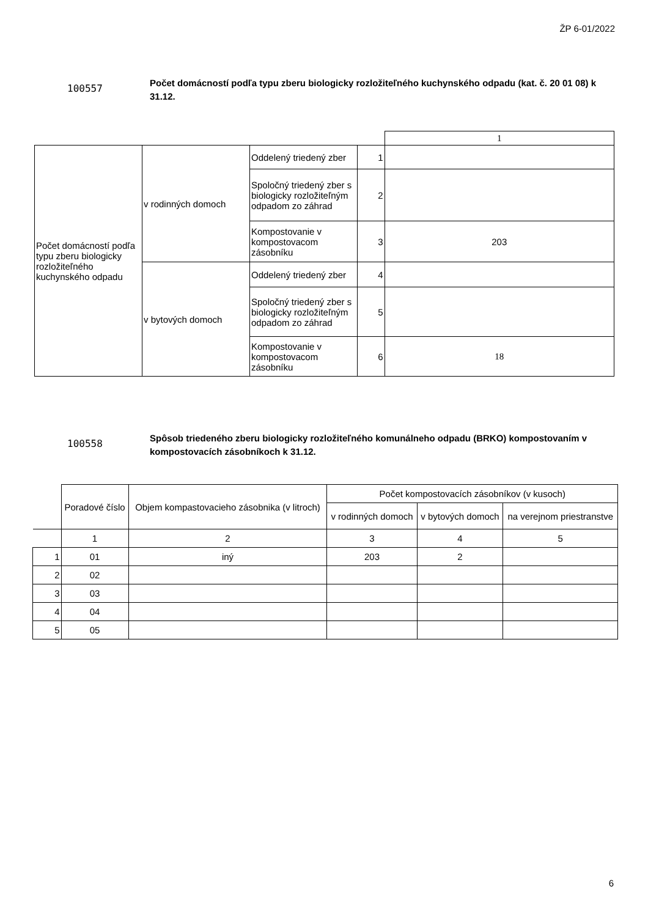ŽP 6-01/2022
100557
Počet domácností podľa typu zberu biologicky rozložiteľného kuchynského odpadu (kat. č. 20 01 08) k 31.12.
| | | | | 1 |
| Počet domácností podľa typu zberu biologicky rozložiteľného kuchynského odpadu | v rodinných domoch | Oddelený triedený zber | 1 | |
| | | Spoločný triedený zber s biologicky rozložiteľným odpadom zo záhrad | 2 | |
| | | Kompostovanie v kompostovacom zásobníku | 3 | 203 |
| | v bytových domoch | Oddelený triedený zber | 4 | |
| | | Spoločný triedený zber s biologicky rozložiteľným odpadom zo záhrad | 5 | |
| | | Kompostovanie v kompostovacom zásobníku | 6 | 18 |
100558
Spôsob triedeného zberu biologicky rozložiteľného komunálneho odpadu (BRKO) kompostovaním v kompostovacích zásobníkoch k 31.12.
| | Poradové číslo | Objem kompastovacieho zásobnika (v litroch) | Počet kompostovacích zásobníkov (v kusoch) | | |
| --- | --- | --- | --- | --- | --- |
| | | | v rodinných domoch | v bytových domoch | na verejnom priestranstve |
| | 1 | 2 | 3 | 4 | 5 |
| 1 | 01 | iný | 203 | 2 | |
| 2 | 02 | | | | |
| 3 | 03 | | | | |
| 4 | 04 | | | | |
| 5 | 05 | | | | |
6